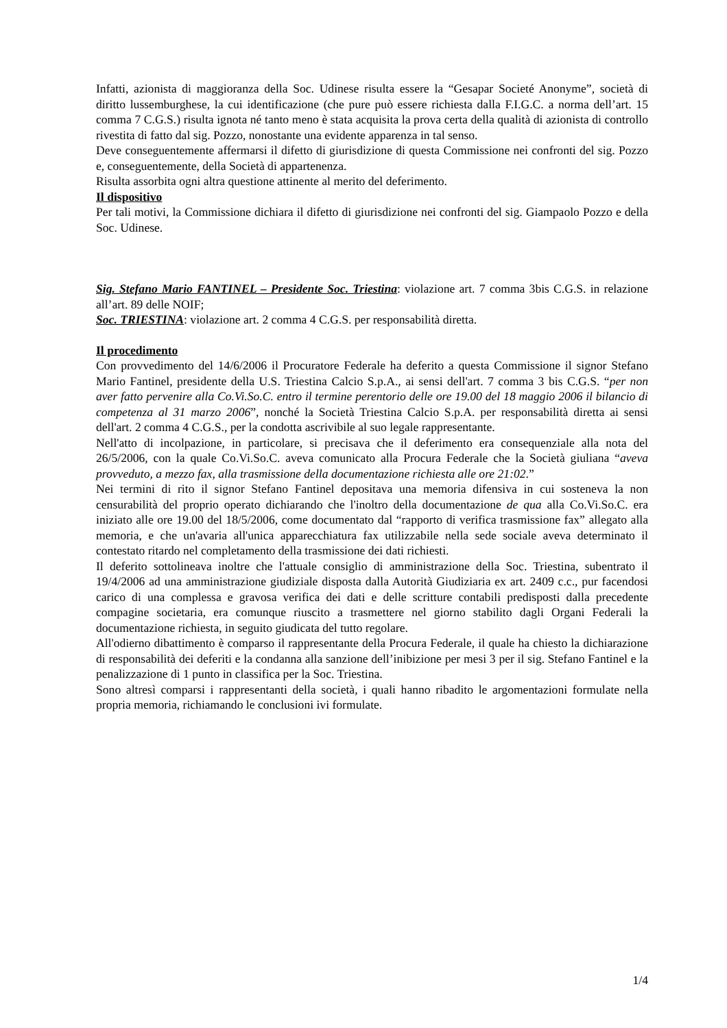Infatti, azionista di maggioranza della Soc. Udinese risulta essere la “Gesapar Societé Anonyme”, società di diritto lussemburghese, la cui identificazione (che pure può essere richiesta dalla F.I.G.C. a norma dell’art. 15 comma 7 C.G.S.) risulta ignota né tanto meno è stata acquisita la prova certa della qualità di azionista di controllo rivestita di fatto dal sig. Pozzo, nonostante una evidente apparenza in tal senso.
Deve conseguentemente affermarsi il difetto di giurisdizione di questa Commissione nei confronti del sig. Pozzo e, conseguentemente, della Società di appartenenza.
Risulta assorbita ogni altra questione attinente al merito del deferimento.
Il dispositivo
Per tali motivi, la Commissione dichiara il difetto di giurisdizione nei confronti del sig. Giampaolo Pozzo e della Soc. Udinese.
Sig. Stefano Mario FANTINEL – Presidente Soc. Triestina: violazione art. 7 comma 3bis C.G.S. in relazione all’art. 89 delle NOIF;
Soc. TRIESTINA: violazione art. 2 comma 4 C.G.S. per responsabilità diretta.
Il procedimento
Con provvedimento del 14/6/2006 il Procuratore Federale ha deferito a questa Commissione il signor Stefano Mario Fantinel, presidente della U.S. Triestina Calcio S.p.A., ai sensi dell'art. 7 comma 3 bis C.G.S. “per non aver fatto pervenire alla Co.Vi.So.C. entro il termine perentorio delle ore 19.00 del 18 maggio 2006 il bilancio di competenza al 31 marzo 2006”, nonché la Società Triestina Calcio S.p.A. per responsabilità diretta ai sensi dell'art. 2 comma 4 C.G.S., per la condotta ascrivibile al suo legale rappresentante.
Nell'atto di incolpazione, in particolare, si precisava che il deferimento era consequenziale alla nota del 26/5/2006, con la quale Co.Vi.So.C. aveva comunicato alla Procura Federale che la Società giuliana “aveva provveduto, a mezzo fax, alla trasmissione della documentazione richiesta alle ore 21:02.”
Nei termini di rito il signor Stefano Fantinel depositava una memoria difensiva in cui sosteneva la non censurabilità del proprio operato dichiarando che l'inoltro della documentazione de qua alla Co.Vi.So.C. era iniziato alle ore 19.00 del 18/5/2006, come documentato dal “rapporto di verifica trasmissione fax” allegato alla memoria, e che un'avaria all'unica apparecchiatura fax utilizzabile nella sede sociale aveva determinato il contestato ritardo nel completamento della trasmissione dei dati richiesti.
Il deferito sottolineava inoltre che l'attuale consiglio di amministrazione della Soc. Triestina, subentrato il 19/4/2006 ad una amministrazione giudiziale disposta dalla Autorità Giudiziaria ex art. 2409 c.c., pur facendosi carico di una complessa e gravosa verifica dei dati e delle scritture contabili predisposti dalla precedente compagine societaria, era comunque riuscito a trasmettere nel giorno stabilito dagli Organi Federali la documentazione richiesta, in seguito giudicata del tutto regolare.
All'odierno dibattimento è comparso il rappresentante della Procura Federale, il quale ha chiesto la dichiarazione di responsabilità dei deferiti e la condanna alla sanzione dell’inibizione per mesi 3 per il sig. Stefano Fantinel e la penalizzazione di 1 punto in classifica per la Soc. Triestina.
Sono altresì comparsi i rappresentanti della società, i quali hanno ribadito le argomentazioni formulate nella propria memoria, richiamando le conclusioni ivi formulate.
1/4